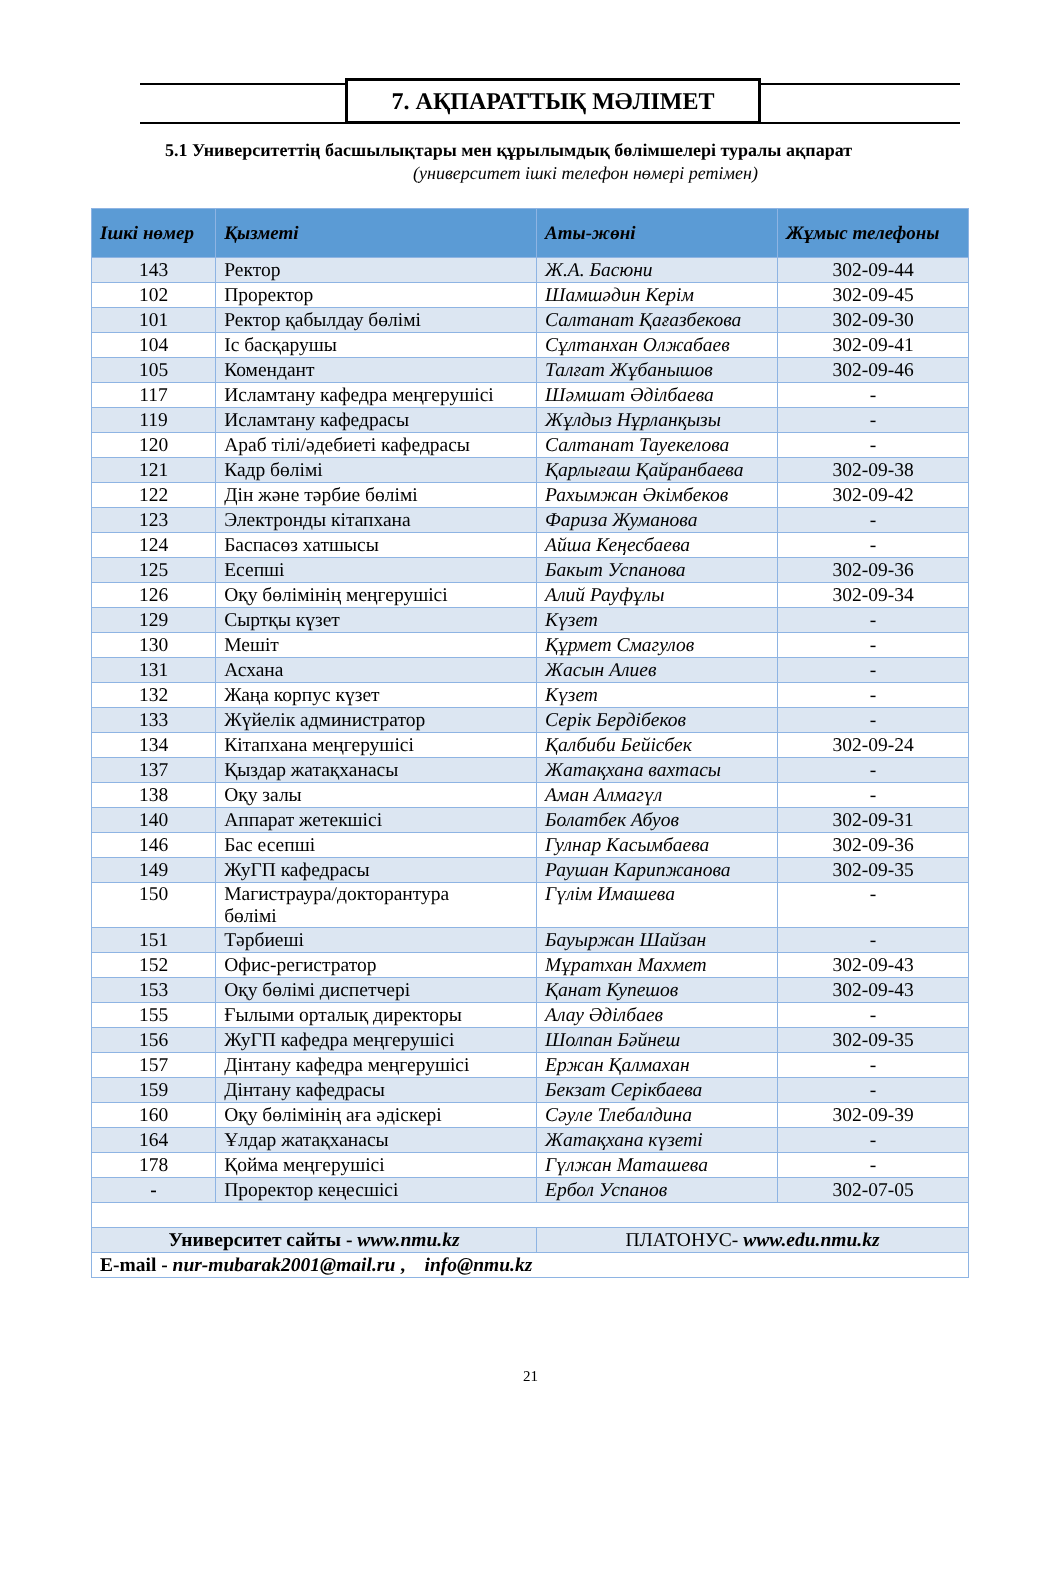7. АҚПАРАТТЫҚ МӘЛІМЕТ
5.1 Университеттің басшылықтары мен құрылымдық бөлімшелері туралы ақпарат
(университет ішкі телефон нөмері ретімен)
| Ішкі нөмер | Қызметі | Аты-жөні | Жұмыс телефоны |
| --- | --- | --- | --- |
| 143 | Ректор | Ж.А. Басюни | 302-09-44 |
| 102 | Проректор | Шамшәдин Керім | 302-09-45 |
| 101 | Ректор қабылдау бөлімі | Салтанат Қағазбекова | 302-09-30 |
| 104 | Іс басқарушы | Сұлтанхан Олжабаев | 302-09-41 |
| 105 | Комендант | Талғат Жұбанышов | 302-09-46 |
| 117 | Исламтану кафедра меңгерушісі | Шәмшат Әділбаева | - |
| 119 | Исламтану кафедрасы | Жұлдыз Нұрланқызы | - |
| 120 | Араб тілі/әдебиеті кафедрасы | Салтанат Тауекелова | - |
| 121 | Кадр бөлімі | Қарлығаш Қайранбаева | 302-09-38 |
| 122 | Дін және тәрбие бөлімі | Рахымжан Әкімбеков | 302-09-42 |
| 123 | Электронды кітапхана | Фариза Жуманова | - |
| 124 | Баспасөз хатшысы | Айша Кеңесбаева | - |
| 125 | Есепші | Бакыт Успанова | 302-09-36 |
| 126 | Оқу бөлімінің меңгерушісі | Алий Рауфұлы | 302-09-34 |
| 129 | Сыртқы күзет | Күзет | - |
| 130 | Мешіт | Құрмет Смагулов | - |
| 131 | Асхана | Жасын Алиев | - |
| 132 | Жаңа корпус күзет | Күзет | - |
| 133 | Жүйелік администратор | Серік Бердібеков | - |
| 134 | Кітапхана меңгерушісі | Қалбиби Бейісбек | 302-09-24 |
| 137 | Қыздар жатақханасы | Жатақхана вахтасы | - |
| 138 | Оқу залы | Аман Алмагүл | - |
| 140 | Аппарат жетекшісі | Болатбек Абуов | 302-09-31 |
| 146 | Бас есепші | Гулнар Касымбаева | 302-09-36 |
| 149 | ЖуГП кафедрасы | Раушан Карипжанова | 302-09-35 |
| 150 | Магистраура/докторантура бөлімі | Гүлім Имашева | - |
| 151 | Тәрбиеші | Бауыржан Шайзан | - |
| 152 | Офис-регистратор | Мұратхан Махмет | 302-09-43 |
| 153 | Оқу бөлімі диспетчері | Қанат Купешов | 302-09-43 |
| 155 | Ғылыми орталық директоры | Алау Әділбаев | - |
| 156 | ЖуГП кафедра меңгерушісі | Шолпан Бәйнеш | 302-09-35 |
| 157 | Дінтану кафедра меңгерушісі | Ержан Қалмахан | - |
| 159 | Дінтану кафедрасы | Бекзат Серікбаева | - |
| 160 | Оқу бөлімінің аға әдіскері | Сәуле Тлебалдина | 302-09-39 |
| 164 | Ұлдар жатақханасы | Жатақхана күзеті | - |
| 178 | Қойма меңгерушісі | Гүлжан Маташева | - |
| - | Проректор кеңесшісі | Ербол Успанов | 302-07-05 |
| Университет сайты - www.nmu.kz | | ПЛАТОНУС- www.edu.nmu.kz | |
| E-mail - nur-mubarak2001@mail.ru , info@nmu.kz | | | |
21